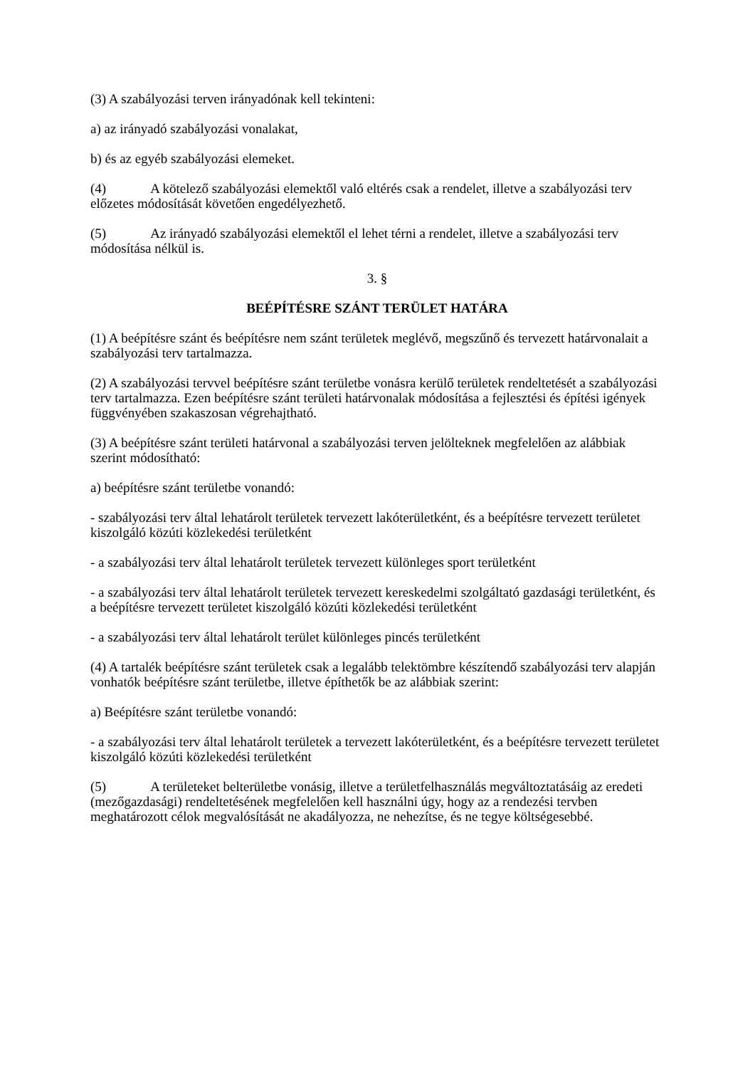(3) A szabályozási terven irányadónak kell tekinteni:
a) az irányadó szabályozási vonalakat,
b) és az egyéb szabályozási elemeket.
(4) A kötelező szabályozási elemektől való eltérés csak a rendelet, illetve a szabályozási terv előzetes módosítását követően engedélyezhető.
(5) Az irányadó szabályozási elemektől el lehet térni a rendelet, illetve a szabályozási terv módosítása nélkül is.
3. §
BEÉPÍTÉSRE SZÁNT TERÜLET HATÁRA
(1) A beépítésre szánt és beépítésre nem szánt területek meglévő, megszűnő és tervezett határvonalait a szabályozási terv tartalmazza.
(2) A szabályozási tervvel beépítésre szánt területbe vonásra kerülő területek rendeltetését a szabályozási terv tartalmazza. Ezen beépítésre szánt területi határvonalak módosítása a fejlesztési és építési igények függvényében szakaszosan végrehajtható.
(3) A beépítésre szánt területi határvonal a szabályozási terven jelölteknek megfelelően az alábbiak szerint módosítható:
a) beépítésre szánt területbe vonandó:
- szabályozási terv által lehatárolt területek tervezett lakóterületként, és a beépítésre tervezett területet kiszolgáló közúti közlekedési területként
- a szabályozási terv által lehatárolt területek tervezett különleges sport területként
- a szabályozási terv által lehatárolt területek tervezett kereskedelmi szolgáltató gazdasági területként, és a beépítésre tervezett területet kiszolgáló közúti közlekedési területként
- a szabályozási terv által lehatárolt terület különleges pincés területként
(4) A tartalék beépítésre szánt területek csak a legalább telektömbre készítendő szabályozási terv alapján vonhatók beépítésre szánt területbe, illetve építhetők be az alábbiak szerint:
a) Beépítésre szánt területbe vonandó:
- a szabályozási terv által lehatárolt területek a tervezett lakóterületként, és a beépítésre tervezett területet kiszolgáló közúti közlekedési területként
(5) A területeket belterületbe vonásig, illetve a területfelhasználás megváltoztatásáig az eredeti (mezőgazdasági) rendeltetésének megfelelően kell használni úgy, hogy az a rendezési tervben meghatározott célok megvalósítását ne akadályozza, ne nehezítse, és ne tegye költségesebbé.